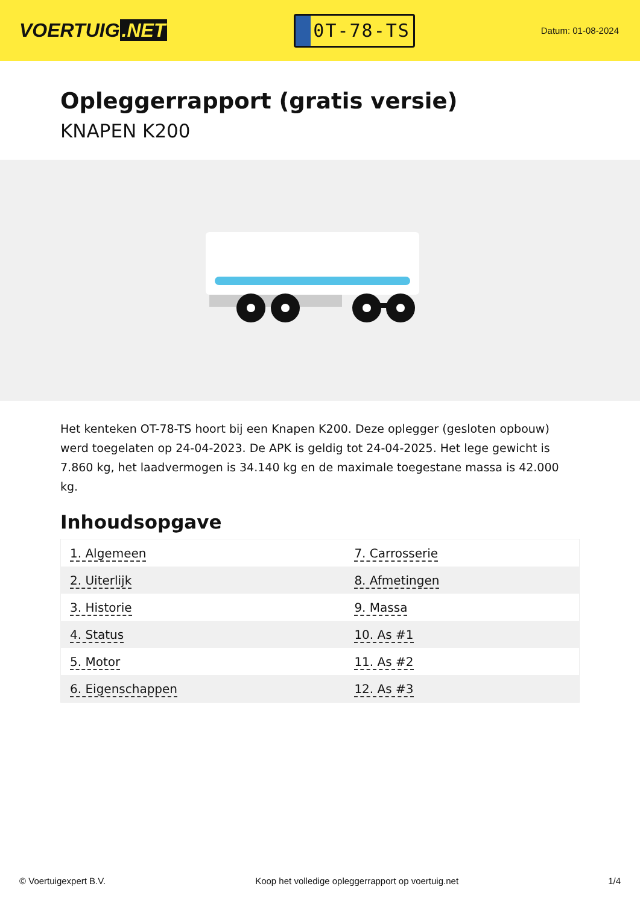VOERTUIG.NET
0T-78-TS
Datum: 01-08-2024
Opleggerrapport (gratis versie)
KNAPEN K200
Het kenteken OT-78-TS hoort bij een Knapen K200. Deze oplegger (gesloten opbouw) werd toegelaten op 24-04-2023. De APK is geldig tot 24-04-2025. Het lege gewicht is 7.860 kg, het laadvermogen is 34.140 kg en de maximale toegestane massa is 42.000 kg.
Inhoudsopgave
| 1. Algemeen | 7. Carrosserie |
| 2. Uiterlijk | 8. Afmetingen |
| 3. Historie | 9. Massa |
| 4. Status | 10. As #1 |
| 5. Motor | 11. As #2 |
| 6. Eigenschappen | 12. As #3 |
© Voertuigexpert B.V. Koop het volledige opleggerrapport op voertuig.net 1/4